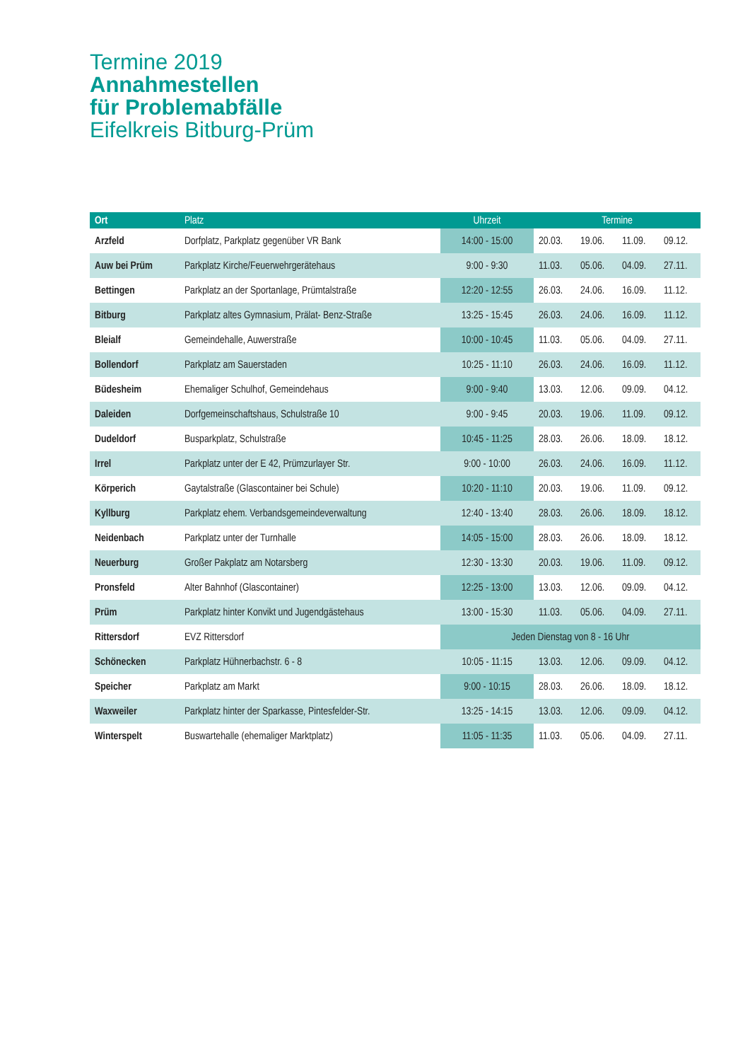Termine 2019
Annahmestellen
für Problemabfälle
Eifelkreis Bitburg-Prüm
| Ort | Platz | Uhrzeit | Termine | | | |
| --- | --- | --- | --- | --- | --- | --- |
| Arzfeld | Dorfplatz, Parkplatz gegenüber VR Bank | 14:00 - 15:00 | 20.03. | 19.06. | 11.09. | 09.12. |
| Auw bei Prüm | Parkplatz Kirche/Feuerwehrgerätehaus | 9:00 - 9:30 | 11.03. | 05.06. | 04.09. | 27.11. |
| Bettingen | Parkplatz an der Sportanlage, Prümtalstraße | 12:20 - 12:55 | 26.03. | 24.06. | 16.09. | 11.12. |
| Bitburg | Parkplatz altes Gymnasium, Prälat- Benz-Straße | 13:25 - 15:45 | 26.03. | 24.06. | 16.09. | 11.12. |
| Bleialf | Gemeindehalle, Auwerstraße | 10:00 - 10:45 | 11.03. | 05.06. | 04.09. | 27.11. |
| Bollendorf | Parkplatz am Sauerstaden | 10:25 - 11:10 | 26.03. | 24.06. | 16.09. | 11.12. |
| Büdesheim | Ehemaliger Schulhof, Gemeindehaus | 9:00 - 9:40 | 13.03. | 12.06. | 09.09. | 04.12. |
| Daleiden | Dorfgemeinschaftshaus, Schulstraße 10 | 9:00 - 9:45 | 20.03. | 19.06. | 11.09. | 09.12. |
| Dudeldorf | Busparkplatz, Schulstraße | 10:45 - 11:25 | 28.03. | 26.06. | 18.09. | 18.12. |
| Irrel | Parkplatz unter der E 42, Prümzurlayer Str. | 9:00 - 10:00 | 26.03. | 24.06. | 16.09. | 11.12. |
| Körperich | Gaytalstraße (Glascontainer bei Schule) | 10:20 - 11:10 | 20.03. | 19.06. | 11.09. | 09.12. |
| Kyllburg | Parkplatz ehem. Verbandsgemeindeverwaltung | 12:40 - 13:40 | 28.03. | 26.06. | 18.09. | 18.12. |
| Neidenbach | Parkplatz unter der Turnhalle | 14:05 - 15:00 | 28.03. | 26.06. | 18.09. | 18.12. |
| Neuerburg | Großer Pakplatz am Notarsberg | 12:30 - 13:30 | 20.03. | 19.06. | 11.09. | 09.12. |
| Pronsfeld | Alter Bahnhof (Glascontainer) | 12:25 - 13:00 | 13.03. | 12.06. | 09.09. | 04.12. |
| Prüm | Parkplatz hinter Konvikt und Jugendgästehaus | 13:00 - 15:30 | 11.03. | 05.06. | 04.09. | 27.11. |
| Rittersdorf | EVZ Rittersdorf | Jeden Dienstag von 8 - 16 Uhr | | | | |
| Schönecken | Parkplatz Hühnerbachstr. 6 - 8 | 10:05 - 11:15 | 13.03. | 12.06. | 09.09. | 04.12. |
| Speicher | Parkplatz am Markt | 9:00 - 10:15 | 28.03. | 26.06. | 18.09. | 18.12. |
| Waxweiler | Parkplatz hinter der Sparkasse, Pintesfelder-Str. | 13:25 - 14:15 | 13.03. | 12.06. | 09.09. | 04.12. |
| Winterspelt | Buswartehalle (ehemaliger Marktplatz) | 11:05 - 11:35 | 11.03. | 05.06. | 04.09. | 27.11. |